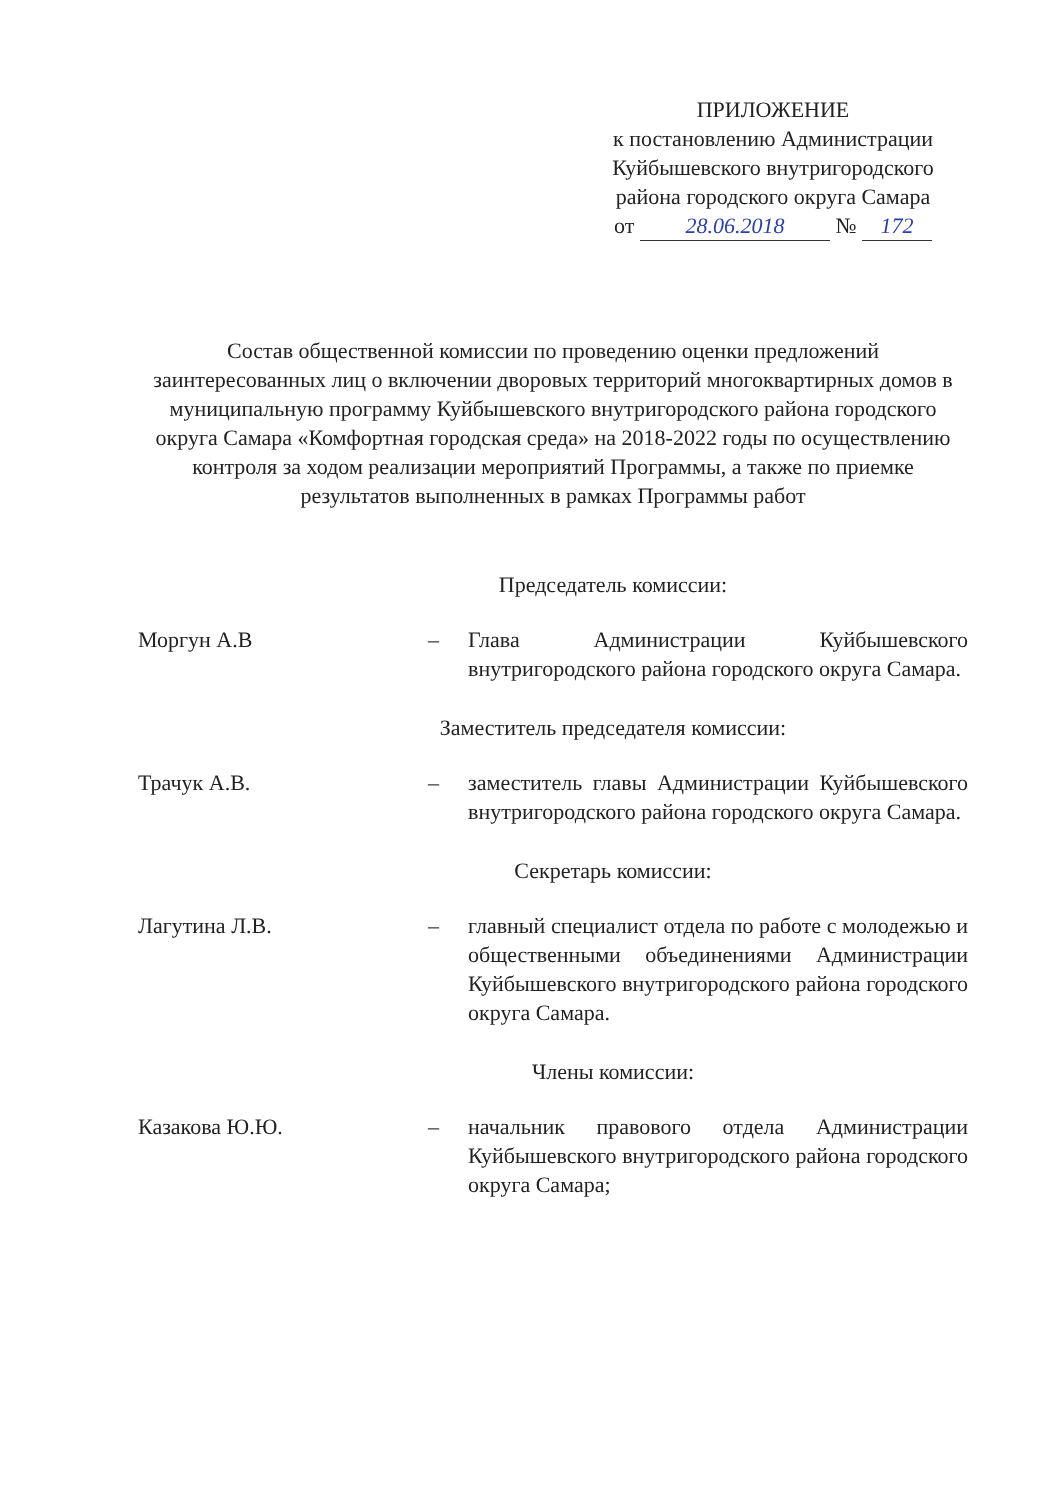ПРИЛОЖЕНИЕ
к постановлению Администрации
Куйбышевского внутригородского
района городского округа Самара
от 28.06.2018 № 172
Состав общественной комиссии по проведению оценки предложений заинтересованных лиц о включении дворовых территорий многоквартирных домов в муниципальную программу Куйбышевского внутригородского района городского округа Самара «Комфортная городская среда» на 2018-2022 годы по осуществлению контроля за ходом реализации мероприятий Программы, а также по приемке результатов выполненных в рамках Программы работ
Председатель комиссии:
Моргун А.В – Глава Администрации Куйбышевского внутригородского района городского округа Самара.
Заместитель председателя комиссии:
Трачук А.В. – заместитель главы Администрации Куйбышевского внутригородского района городского округа Самара.
Секретарь комиссии:
Лагутина Л.В. – главный специалист отдела по работе с молодежью и общественными объединениями Администрации Куйбышевского внутригородского района городского округа Самара.
Члены комиссии:
Казакова Ю.Ю. – начальник правового отдела Администрации Куйбышевского внутригородского района городского округа Самара;